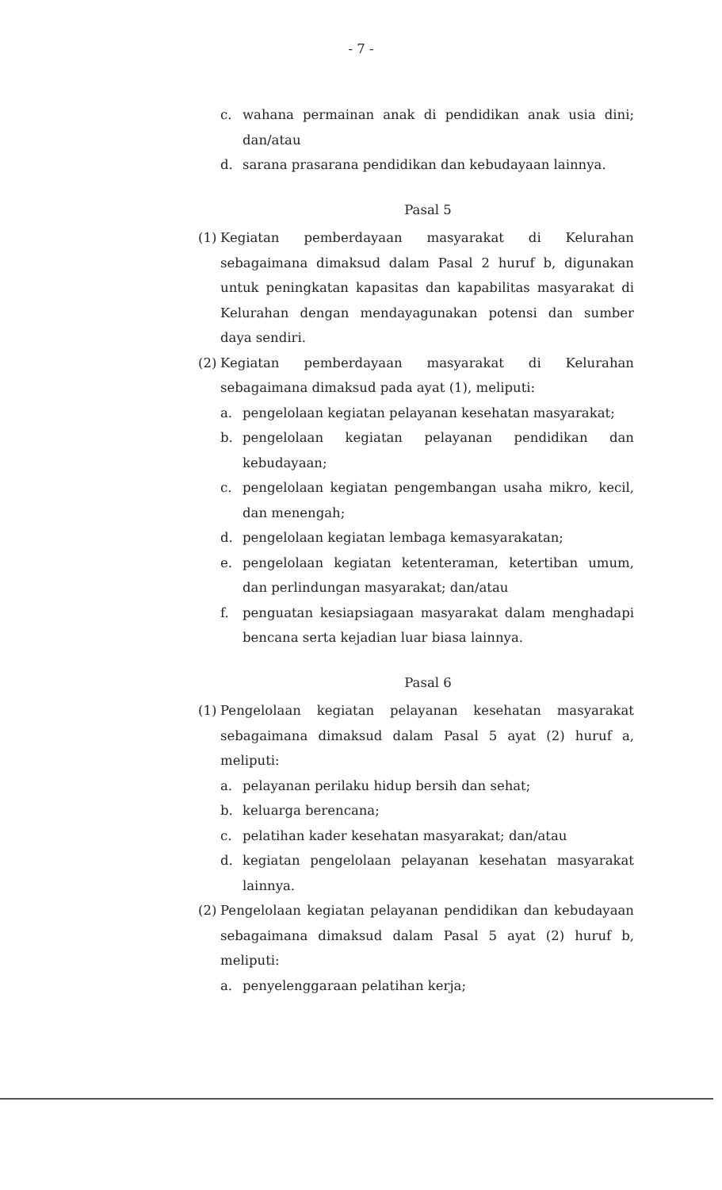- 7 -
c. wahana permainan anak di pendidikan anak usia dini; dan/atau
d. sarana prasarana pendidikan dan kebudayaan lainnya.
Pasal 5
(1) Kegiatan pemberdayaan masyarakat di Kelurahan sebagaimana dimaksud dalam Pasal 2 huruf b, digunakan untuk peningkatan kapasitas dan kapabilitas masyarakat di Kelurahan dengan mendayagunakan potensi dan sumber daya sendiri.
(2) Kegiatan pemberdayaan masyarakat di Kelurahan sebagaimana dimaksud pada ayat (1), meliputi:
a. pengelolaan kegiatan pelayanan kesehatan masyarakat;
b. pengelolaan kegiatan pelayanan pendidikan dan kebudayaan;
c. pengelolaan kegiatan pengembangan usaha mikro, kecil, dan menengah;
d. pengelolaan kegiatan lembaga kemasyarakatan;
e. pengelolaan kegiatan ketenteraman, ketertiban umum, dan perlindungan masyarakat; dan/atau
f. penguatan kesiapsiagaan masyarakat dalam menghadapi bencana serta kejadian luar biasa lainnya.
Pasal 6
(1) Pengelolaan kegiatan pelayanan kesehatan masyarakat sebagaimana dimaksud dalam Pasal 5 ayat (2) huruf a, meliputi:
a. pelayanan perilaku hidup bersih dan sehat;
b. keluarga berencana;
c. pelatihan kader kesehatan masyarakat; dan/atau
d. kegiatan pengelolaan pelayanan kesehatan masyarakat lainnya.
(2) Pengelolaan kegiatan pelayanan pendidikan dan kebudayaan sebagaimana dimaksud dalam Pasal 5 ayat (2) huruf b, meliputi:
a. penyelenggaraan pelatihan kerja;